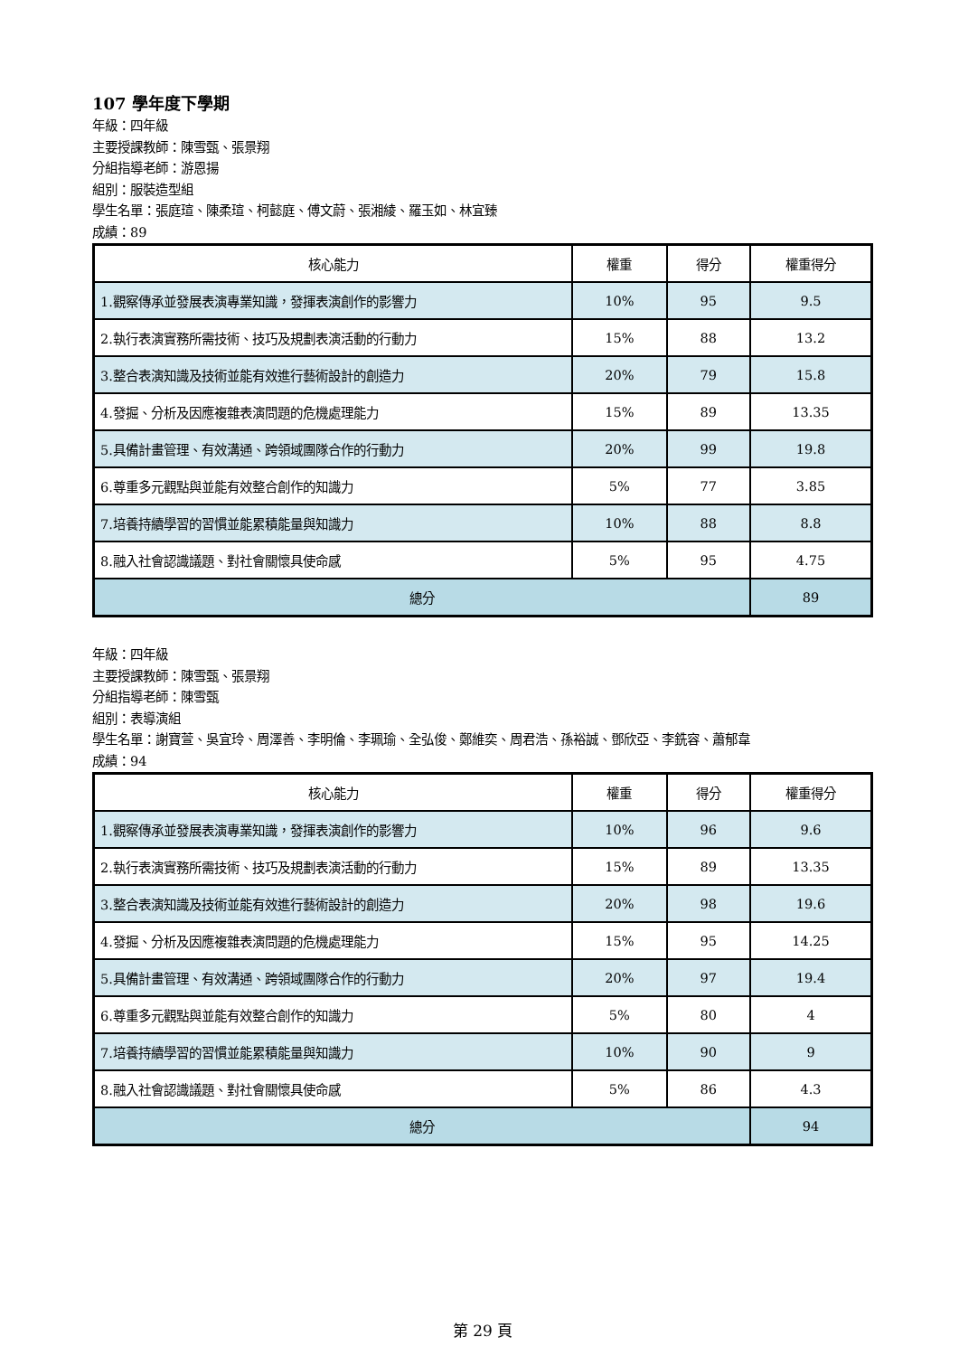107 學年度下學期
年級：四年級
主要授課教師：陳雪甄、張景翔
分組指導老師：游恩揚
組別：服裝造型組
學生名單：張庭瑄、陳柔瑄、柯懿庭、傅文蔚、張湘綾、羅玉如、林宜臻
成績：89
| 核心能力 | 權重 | 得分 | 權重得分 |
| --- | --- | --- | --- |
| 1.觀察傳承並發展表演專業知識，發揮表演創作的影響力 | 10% | 95 | 9.5 |
| 2.執行表演實務所需技術、技巧及規劃表演活動的行動力 | 15% | 88 | 13.2 |
| 3.整合表演知識及技術並能有效進行藝術設計的創造力 | 20% | 79 | 15.8 |
| 4.發掘、分析及因應複雜表演問題的危機處理能力 | 15% | 89 | 13.35 |
| 5.具備計畫管理、有效溝通、跨領域團隊合作的行動力 | 20% | 99 | 19.8 |
| 6.尊重多元觀點與並能有效整合創作的知識力 | 5% | 77 | 3.85 |
| 7.培養持續學習的習慣並能累積能量與知識力 | 10% | 88 | 8.8 |
| 8.融入社會認識議題、對社會關懷具使命感 | 5% | 95 | 4.75 |
| 總分 | | | 89 |
年級：四年級
主要授課教師：陳雪甄、張景翔
分組指導老師：陳雪甄
組別：表導演組
學生名單：謝寶萱、吳宜玲、周澤善、李明倫、李珮瑜、全弘俊、鄭維奕、周君浩、孫裕誠、鄧欣亞、李銑容、蕭郁韋
成績：94
| 核心能力 | 權重 | 得分 | 權重得分 |
| --- | --- | --- | --- |
| 1.觀察傳承並發展表演專業知識，發揮表演創作的影響力 | 10% | 96 | 9.6 |
| 2.執行表演實務所需技術、技巧及規劃表演活動的行動力 | 15% | 89 | 13.35 |
| 3.整合表演知識及技術並能有效進行藝術設計的創造力 | 20% | 98 | 19.6 |
| 4.發掘、分析及因應複雜表演問題的危機處理能力 | 15% | 95 | 14.25 |
| 5.具備計畫管理、有效溝通、跨領域團隊合作的行動力 | 20% | 97 | 19.4 |
| 6.尊重多元觀點與並能有效整合創作的知識力 | 5% | 80 | 4 |
| 7.培養持續學習的習慣並能累積能量與知識力 | 10% | 90 | 9 |
| 8.融入社會認識議題、對社會關懷具使命感 | 5% | 86 | 4.3 |
| 總分 | | | 94 |
第 29 頁